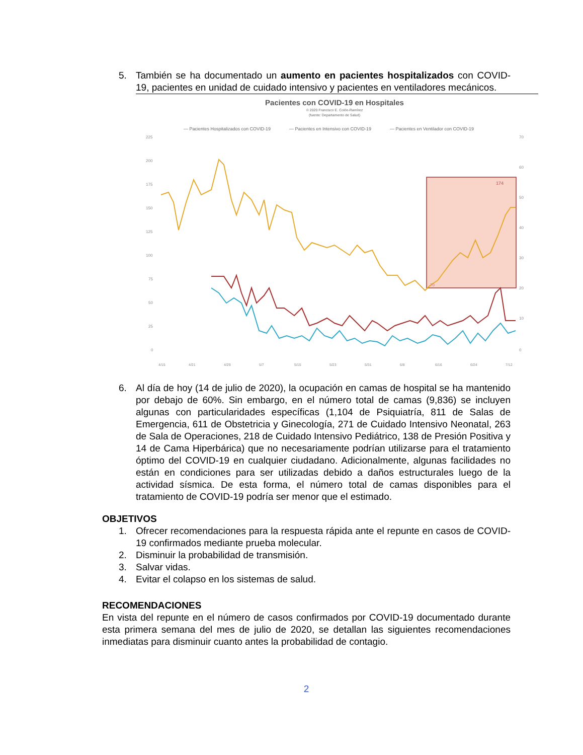5. También se ha documentado un aumento en pacientes hospitalizados con COVID-19, pacientes en unidad de cuidado intensivo y pacientes en ventiladores mecánicos.
Pacientes con COVID-19 en Hospitales
© 2020 Francisco E. Colón-Ramírez
(fuente: Departamento de Salud)
— Pacientes Hospitalizados con COVID-19
— Pacientes en Intensivo con COVID-19
— Pacientes en Ventilador con COVID-19
225
200
175
150
125
100
75
50
25
0
70
60
50
40
30
20
10
0
174
70
4/15
4/21
4/29
5/7
5/15
5/23
5/31
6/8
6/16
6/24
7/12
6. Al día de hoy (14 de julio de 2020), la ocupación en camas de hospital se ha mantenido por debajo de 60%. Sin embargo, en el número total de camas (9,836) se incluyen algunas con particularidades específicas (1,104 de Psiquiatría, 811 de Salas de Emergencia, 611 de Obstetricia y Ginecología, 271 de Cuidado Intensivo Neonatal, 263 de Sala de Operaciones, 218 de Cuidado Intensivo Pediátrico, 138 de Presión Positiva y 14 de Cama Hiperbárica) que no necesariamente podrían utilizarse para el tratamiento óptimo del COVID-19 en cualquier ciudadano. Adicionalmente, algunas facilidades no están en condiciones para ser utilizadas debido a daños estructurales luego de la actividad sísmica. De esta forma, el número total de camas disponibles para el tratamiento de COVID-19 podría ser menor que el estimado.
OBJETIVOS
1. Ofrecer recomendaciones para la respuesta rápida ante el repunte en casos de COVID-19 confirmados mediante prueba molecular.
2. Disminuir la probabilidad de transmisión.
3. Salvar vidas.
4. Evitar el colapso en los sistemas de salud.
RECOMENDACIONES
En vista del repunte en el número de casos confirmados por COVID-19 documentado durante esta primera semana del mes de julio de 2020, se detallan las siguientes recomendaciones inmediatas para disminuir cuanto antes la probabilidad de contagio.
2